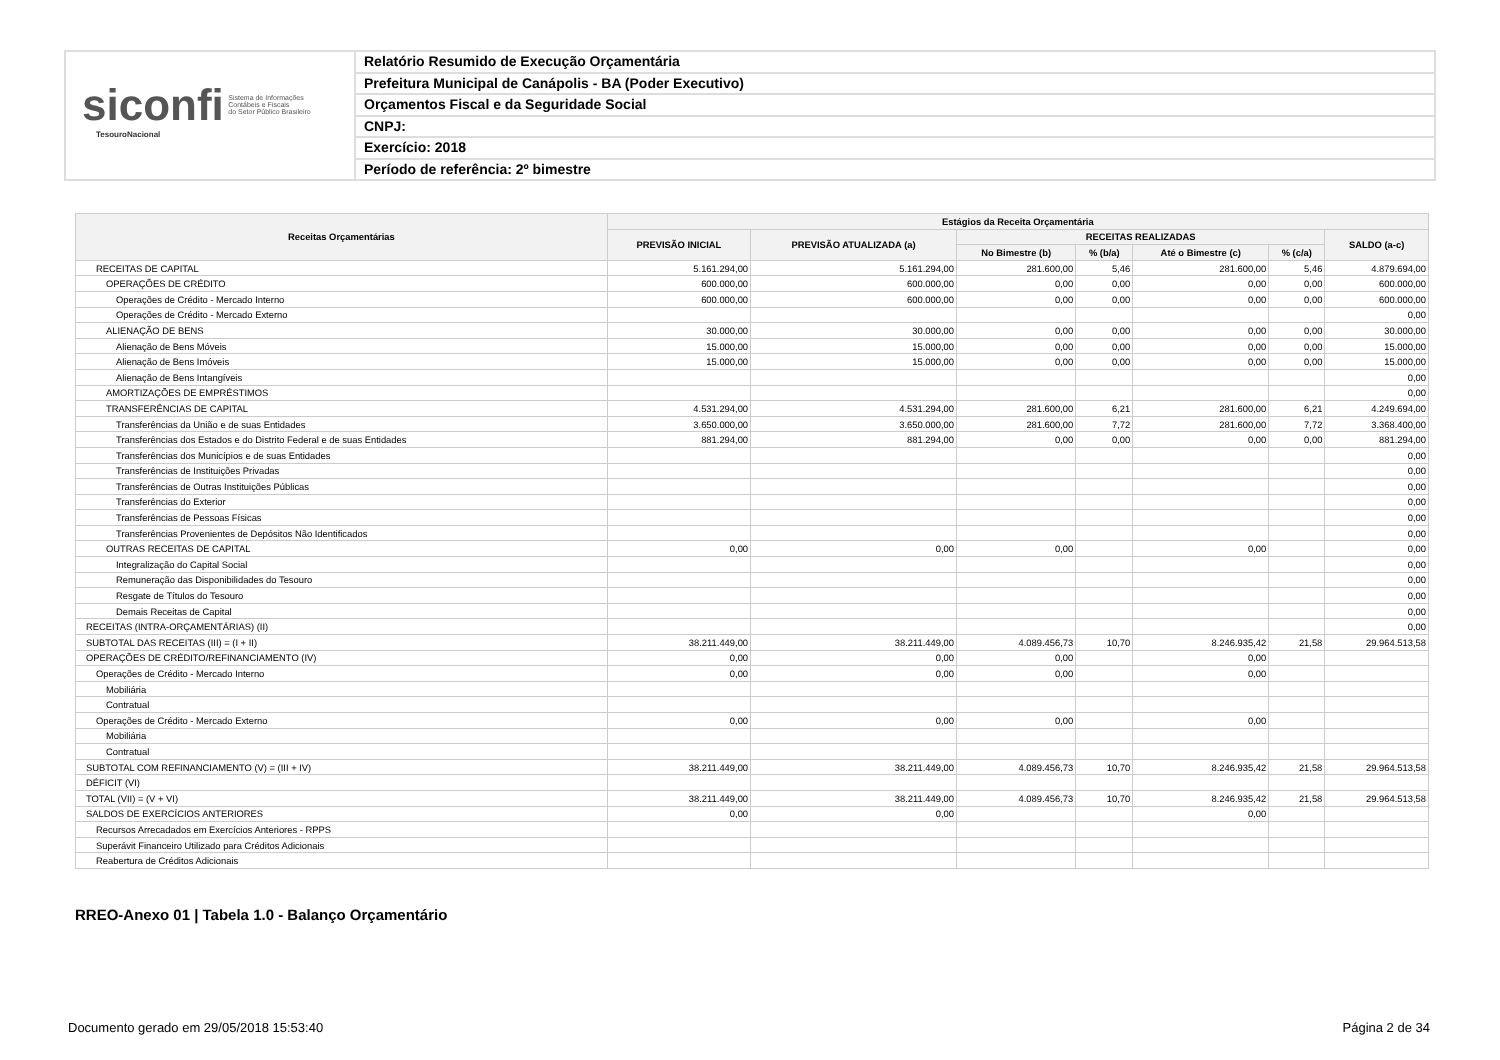siconfi Sistema de Informações
Contábeis e Fiscais
do Setor Público Brasileiro
TesouroNacional
Relatório Resumido de Execução Orçamentária
Prefeitura Municipal de Canápolis - BA (Poder Executivo)
Orçamentos Fiscal e da Seguridade Social
CNPJ:
Exercício: 2018
Período de referência: 2º bimestre
| Receitas Orçamentárias | Estágios da Receita Orçamentária | | | | | | |
| --- | --- | --- | --- | --- | --- | --- | --- |
| | PREVISÃO INICIAL | PREVISÃO ATUALIZADA (a) | RECEITAS REALIZADAS | | | | SALDO (a-c) |
| | | | No Bimestre (b) | % (b/a) | Até o Bimestre (c) | % (c/a) | |
| RECEITAS DE CAPITAL | 5.161.294,00 | 5.161.294,00 | 281.600,00 | 5,46 | 281.600,00 | 5,46 | 4.879.694,00 |
| OPERAÇÕES DE CRÉDITO | 600.000,00 | 600.000,00 | 0,00 | 0,00 | 0,00 | 0,00 | 600.000,00 |
| Operações de Crédito - Mercado Interno | 600.000,00 | 600.000,00 | 0,00 | 0,00 | 0,00 | 0,00 | 600.000,00 |
| Operações de Crédito - Mercado Externo | | | | | | | 0,00 |
| ALIENAÇÃO DE BENS | 30.000,00 | 30.000,00 | 0,00 | 0,00 | 0,00 | 0,00 | 30.000,00 |
| Alienação de Bens Móveis | 15.000,00 | 15.000,00 | 0,00 | 0,00 | 0,00 | 0,00 | 15.000,00 |
| Alienação de Bens Imóveis | 15.000,00 | 15.000,00 | 0,00 | 0,00 | 0,00 | 0,00 | 15.000,00 |
| Alienação de Bens Intangíveis | | | | | | | 0,00 |
| AMORTIZAÇÕES DE EMPRÉSTIMOS | | | | | | | 0,00 |
| TRANSFERÊNCIAS DE CAPITAL | 4.531.294,00 | 4.531.294,00 | 281.600,00 | 6,21 | 281.600,00 | 6,21 | 4.249.694,00 |
| Transferências da União e de suas Entidades | 3.650.000,00 | 3.650.000,00 | 281.600,00 | 7,72 | 281.600,00 | 7,72 | 3.368.400,00 |
| Transferências dos Estados e do Distrito Federal e de suas Entidades | 881.294,00 | 881.294,00 | 0,00 | 0,00 | 0,00 | 0,00 | 881.294,00 |
| Transferências dos Municípios e de suas Entidades | | | | | | | 0,00 |
| Transferências de Instituições Privadas | | | | | | | 0,00 |
| Transferências de Outras Instituições Públicas | | | | | | | 0,00 |
| Transferências do Exterior | | | | | | | 0,00 |
| Transferências de Pessoas Físicas | | | | | | | 0,00 |
| Transferências Provenientes de Depósitos Não Identificados | | | | | | | 0,00 |
| OUTRAS RECEITAS DE CAPITAL | 0,00 | 0,00 | 0,00 | | 0,00 | | 0,00 |
| Integralização do Capital Social | | | | | | | 0,00 |
| Remuneração das Disponibilidades do Tesouro | | | | | | | 0,00 |
| Resgate de Títulos do Tesouro | | | | | | | 0,00 |
| Demais Receitas de Capital | | | | | | | 0,00 |
| RECEITAS (INTRA-ORÇAMENTÁRIAS) (II) | | | | | | | 0,00 |
| SUBTOTAL DAS RECEITAS (III) = (I + II) | 38.211.449,00 | 38.211.449,00 | 4.089.456,73 | 10,70 | 8.246.935,42 | 21,58 | 29.964.513,58 |
| OPERAÇÕES DE CRÉDITO/REFINANCIAMENTO (IV) | 0,00 | 0,00 | 0,00 | | 0,00 | | |
| Operações de Crédito - Mercado Interno | 0,00 | 0,00 | 0,00 | | 0,00 | | |
| Mobiliária | | | | | | | |
| Contratual | | | | | | | |
| Operações de Crédito - Mercado Externo | 0,00 | 0,00 | 0,00 | | 0,00 | | |
| Mobiliária | | | | | | | |
| Contratual | | | | | | | |
| SUBTOTAL COM REFINANCIAMENTO (V) = (III + IV) | 38.211.449,00 | 38.211.449,00 | 4.089.456,73 | 10,70 | 8.246.935,42 | 21,58 | 29.964.513,58 |
| DÉFICIT (VI) | | | | | | | |
| TOTAL (VII) = (V + VI) | 38.211.449,00 | 38.211.449,00 | 4.089.456,73 | 10,70 | 8.246.935,42 | 21,58 | 29.964.513,58 |
| SALDOS DE EXERCÍCIOS ANTERIORES | 0,00 | 0,00 | | | 0,00 | | |
| Recursos Arrecadados em Exercícios Anteriores - RPPS | | | | | | | |
| Superávit Financeiro Utilizado para Créditos Adicionais | | | | | | | |
| Reabertura de Créditos Adicionais | | | | | | | |
RREO-Anexo 01 | Tabela 1.0 - Balanço Orçamentário
Documento gerado em 29/05/2018 15:53:40
Página 2 de 34